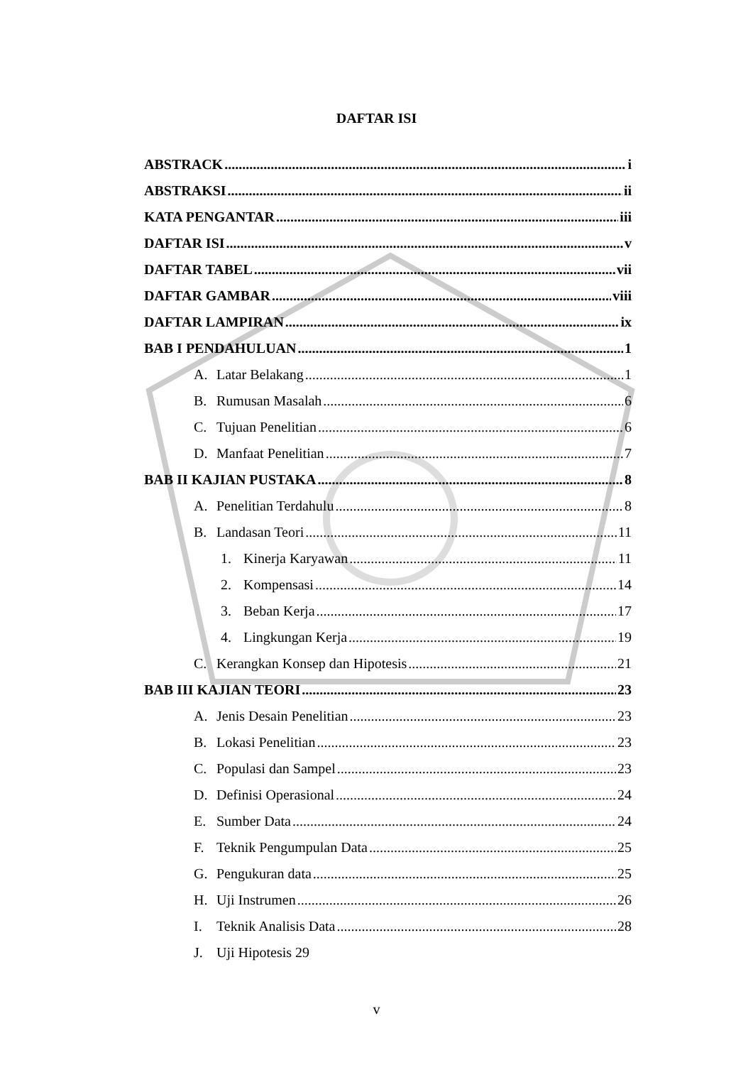DAFTAR ISI
ABSTRACK i
ABSTRAKSI ii
KATA PENGANTAR iii
DAFTAR ISI v
DAFTAR TABEL vii
DAFTAR GAMBAR viii
DAFTAR LAMPIRAN ix
BAB I PENDAHULUAN 1
A. Latar Belakang 1
B. Rumusan Masalah 6
C. Tujuan Penelitian 6
D. Manfaat Penelitian 7
BAB II KAJIAN PUSTAKA 8
A. Penelitian Terdahulu 8
B. Landasan Teori 11
1. Kinerja Karyawan 11
2. Kompensasi 14
3. Beban Kerja 17
4. Lingkungan Kerja 19
C. Kerangkan Konsep dan Hipotesis 21
BAB III KAJIAN TEORI 23
A. Jenis Desain Penelitian 23
B. Lokasi Penelitian 23
C. Populasi dan Sampel 23
D. Definisi Operasional 24
E. Sumber Data 24
F. Teknik Pengumpulan Data 25
G. Pengukuran data 25
H. Uji Instrumen 26
I. Teknik Analisis Data 28
J. Uji Hipotesis 29
v